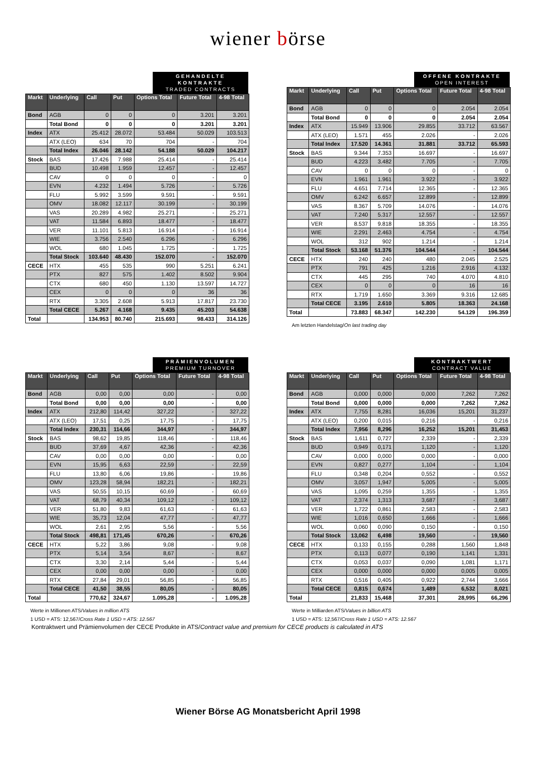wiener börse
GEHANDELTE KONTRAKTE
TRADED CONTRACTS
| Markt | Underlying | Call | Put | Options Total | Future Total | 4-98 Total |
| --- | --- | --- | --- | --- | --- | --- |
| Bond | AGB | 0 | 0 | 0 | 3.201 | 3.201 |
| | Total Bond | 0 | 0 | 0 | 3.201 | 3.201 |
| Index | ATX | 25.412 | 28.072 | 53.484 | 50.029 | 103.513 |
| | ATX (LEO) | 634 | 70 | 704 | - | 704 |
| | Total Index | 26.046 | 28.142 | 54.188 | 50.029 | 104.217 |
| Stock | BAS | 17.426 | 7.988 | 25.414 | - | 25.414 |
| | BUD | 10.498 | 1.959 | 12.457 | - | 12.457 |
| | CAV | 0 | 0 | 0 | - | 0 |
| | EVN | 4.232 | 1.494 | 5.726 | - | 5.726 |
| | FLU | 5.992 | 3.599 | 9.591 | - | 9.591 |
| | OMV | 18.082 | 12.117 | 30.199 | - | 30.199 |
| | VAS | 20.289 | 4.982 | 25.271 | - | 25.271 |
| | VAT | 11.584 | 6.893 | 18.477 | - | 18.477 |
| | VER | 11.101 | 5.813 | 16.914 | - | 16.914 |
| | WIE | 3.756 | 2.540 | 6.296 | - | 6.296 |
| | WOL | 680 | 1.045 | 1.725 | - | 1.725 |
| | Total Stock | 103.640 | 48.430 | 152.070 | - | 152.070 |
| CECE | HTX | 455 | 535 | 990 | 5.251 | 6.241 |
| | PTX | 827 | 575 | 1.402 | 8.502 | 9.904 |
| | CTX | 680 | 450 | 1.130 | 13.597 | 14.727 |
| | CEX | 0 | 0 | 0 | 36 | 36 |
| | RTX | 3.305 | 2.608 | 5.913 | 17.817 | 23.730 |
| | Total CECE | 5.267 | 4.168 | 9.435 | 45.203 | 54.638 |
| Total | | 134.953 | 80.740 | 215.693 | 98.433 | 314.126 |
OFFENE KONTRAKTE
OPEN INTEREST
| Markt | Underlying | Call | Put | Options Total | Future Total | 4-98 Total |
| --- | --- | --- | --- | --- | --- | --- |
| Bond | AGB | 0 | 0 | 0 | 2.054 | 2.054 |
| | Total Bond | 0 | 0 | 0 | 2.054 | 2.054 |
| Index | ATX | 15.949 | 13.906 | 29.855 | 33.712 | 63.567 |
| | ATX (LEO) | 1.571 | 455 | 2.026 | - | 2.026 |
| | Total Index | 17.520 | 14.361 | 31.881 | 33.712 | 65.593 |
| Stock | BAS | 9.344 | 7.353 | 16.697 | - | 16.697 |
| | BUD | 4.223 | 3.482 | 7.705 | - | 7.705 |
| | CAV | 0 | 0 | 0 | - | 0 |
| | EVN | 1.961 | 1.961 | 3.922 | - | 3.922 |
| | FLU | 4.651 | 7.714 | 12.365 | - | 12.365 |
| | OMV | 6.242 | 6.657 | 12.899 | - | 12.899 |
| | VAS | 8.367 | 5.709 | 14.076 | - | 14.076 |
| | VAT | 7.240 | 5.317 | 12.557 | - | 12.557 |
| | VER | 8.537 | 9.818 | 18.355 | - | 18.355 |
| | WIE | 2.291 | 2.463 | 4.754 | - | 4.754 |
| | WOL | 312 | 902 | 1.214 | - | 1.214 |
| | Total Stock | 53.168 | 51.376 | 104.544 | - | 104.544 |
| CECE | HTX | 240 | 240 | 480 | 2.045 | 2.525 |
| | PTX | 791 | 425 | 1.216 | 2.916 | 4.132 |
| | CTX | 445 | 295 | 740 | 4.070 | 4.810 |
| | CEX | 0 | 0 | 0 | 16 | 16 |
| | RTX | 1.719 | 1.650 | 3.369 | 9.316 | 12.685 |
| | Total CECE | 3.195 | 2.610 | 5.805 | 18.363 | 24.168 |
| Total | | 73.883 | 68.347 | 142.230 | 54.129 | 196.359 |
Am letzten Handelstag/On last trading day
PRÄMIENVOLUMEN
PREMIUM TURNOVER
| Markt | Underlying | Call | Put | Options Total | Future Total | 4-98 Total |
| --- | --- | --- | --- | --- | --- | --- |
| Bond | AGB | 0,00 | 0,00 | 0,00 | - | 0,00 |
| | Total Bond | 0,00 | 0,00 | 0,00 | - | 0,00 |
| Index | ATX | 212,80 | 114,42 | 327,22 | - | 327,22 |
| | ATX (LEO) | 17,51 | 0,25 | 17,75 | - | 17,75 |
| | Total Index | 230,31 | 114,66 | 344,97 | - | 344,97 |
| Stock | BAS | 98,62 | 19,85 | 118,46 | - | 118,46 |
| | BUD | 37,69 | 4,67 | 42,36 | - | 42,36 |
| | CAV | 0,00 | 0,00 | 0,00 | - | 0,00 |
| | EVN | 15,95 | 6,63 | 22,59 | - | 22,59 |
| | FLU | 13,80 | 6,06 | 19,86 | - | 19,86 |
| | OMV | 123,28 | 58,94 | 182,21 | - | 182,21 |
| | VAS | 50,55 | 10,15 | 60,69 | - | 60,69 |
| | VAT | 68,79 | 40,34 | 109,12 | - | 109,12 |
| | VER | 51,80 | 9,83 | 61,63 | - | 61,63 |
| | WIE | 35,73 | 12,04 | 47,77 | - | 47,77 |
| | WOL | 2,61 | 2,95 | 5,56 | - | 5,56 |
| | Total Stock | 498,81 | 171,45 | 670,26 | - | 670,26 |
| CECE | HTX | 5,22 | 3,86 | 9,08 | - | 9,08 |
| | PTX | 5,14 | 3,54 | 8,67 | - | 8,67 |
| | CTX | 3,30 | 2,14 | 5,44 | - | 5,44 |
| | CEX | 0,00 | 0,00 | 0,00 | - | 0,00 |
| | RTX | 27,84 | 29,01 | 56,85 | - | 56,85 |
| | Total CECE | 41,50 | 38,55 | 80,05 | - | 80,05 |
| Total | | 770,62 | 324,67 | 1.095,28 | - | 1.095,28 |
Werte in Millionen ATS/Values in million ATS
1 USD = ATS: 12,567/Cross Rate 1 USD = ATS: 12.567
KONTRAKTWERT
CONTRACT VALUE
| Markt | Underlying | Call | Put | Options Total | Future Total | 4-98 Total |
| --- | --- | --- | --- | --- | --- | --- |
| Bond | AGB | 0,000 | 0,000 | 0,000 | 7,262 | 7,262 |
| | Total Bond | 0,000 | 0,000 | 0,000 | 7,262 | 7,262 |
| Index | ATX | 7,755 | 8,281 | 16,036 | 15,201 | 31,237 |
| | ATX (LEO) | 0,200 | 0,015 | 0,216 | - | 0,216 |
| | Total Index | 7,956 | 8,296 | 16,252 | 15,201 | 31,453 |
| Stock | BAS | 1,611 | 0,727 | 2,339 | - | 2,339 |
| | BUD | 0,949 | 0,171 | 1,120 | - | 1,120 |
| | CAV | 0,000 | 0,000 | 0,000 | - | 0,000 |
| | EVN | 0,827 | 0,277 | 1,104 | - | 1,104 |
| | FLU | 0,348 | 0,204 | 0,552 | - | 0,552 |
| | OMV | 3,057 | 1,947 | 5,005 | - | 5,005 |
| | VAS | 1,095 | 0,259 | 1,355 | - | 1,355 |
| | VAT | 2,374 | 1,313 | 3,687 | - | 3,687 |
| | VER | 1,722 | 0,861 | 2,583 | - | 2,583 |
| | WIE | 1,016 | 0,650 | 1,666 | - | 1,666 |
| | WOL | 0,060 | 0,090 | 0,150 | - | 0,150 |
| | Total Stock | 13,062 | 6,498 | 19,560 | - | 19,560 |
| CECE | HTX | 0,133 | 0,155 | 0,288 | 1,560 | 1,848 |
| | PTX | 0,113 | 0,077 | 0,190 | 1,141 | 1,331 |
| | CTX | 0,053 | 0,037 | 0,090 | 1,081 | 1,171 |
| | CEX | 0,000 | 0,000 | 0,000 | 0,005 | 0,005 |
| | RTX | 0,516 | 0,405 | 0,922 | 2,744 | 3,666 |
| | Total CECE | 0,815 | 0,674 | 1,489 | 6,532 | 8,021 |
| Total | | 21,833 | 15,468 | 37,301 | 28,995 | 66,296 |
Werte in Milliarden ATS/Values in billion ATS
1 USD = ATS: 12,567/Cross Rate 1 USD = ATS: 12.567
Kontraktwert und Prämienvolumen der CECE Produkte in ATS/Contract value and premium for CECE products is calculated in ATS
Wiener Börse AG Monatsbericht April 1998